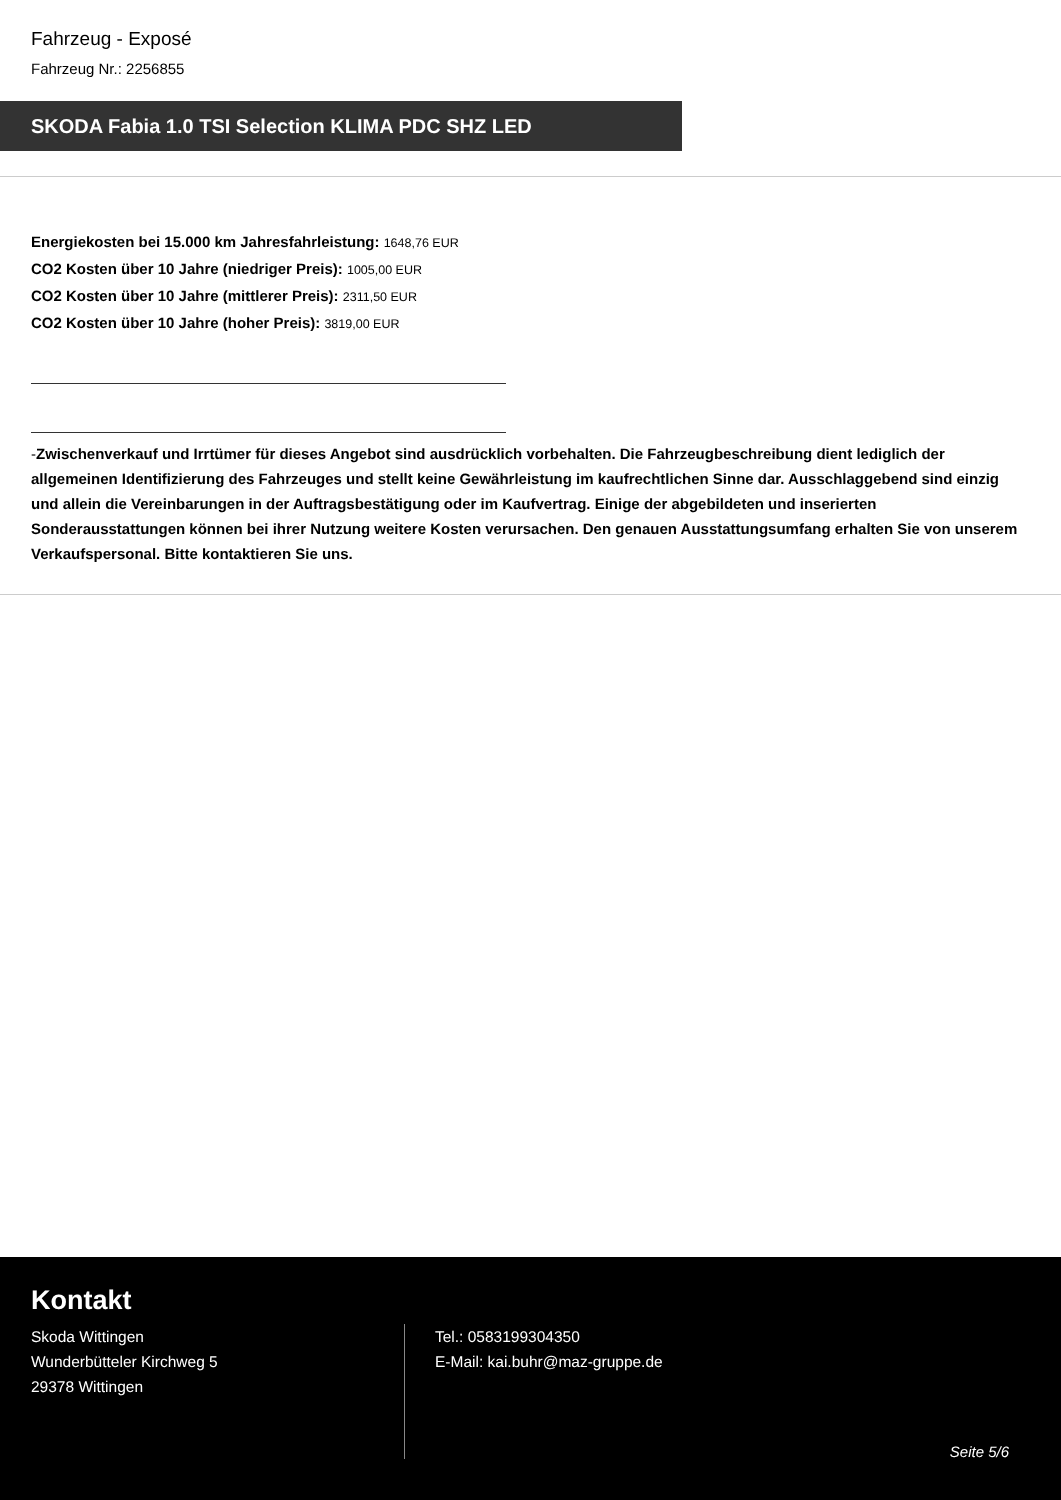Fahrzeug - Exposé
Fahrzeug Nr.: 2256855
SKODA Fabia 1.0 TSI Selection KLIMA PDC SHZ LED
Energiekosten bei 15.000 km Jahresfahrleistung: 1648,76 EUR
CO2 Kosten über 10 Jahre (niedriger Preis): 1005,00 EUR
CO2 Kosten über 10 Jahre (mittlerer Preis): 2311,50 EUR
CO2 Kosten über 10 Jahre (hoher Preis): 3819,00 EUR
-Zwischenverkauf und Irrtümer für dieses Angebot sind ausdrücklich vorbehalten. Die Fahrzeugbeschreibung dient lediglich der allgemeinen Identifizierung des Fahrzeuges und stellt keine Gewährleistung im kaufrechtlichen Sinne dar. Ausschlaggebend sind einzig und allein die Vereinbarungen in der Auftragsbestätigung oder im Kaufvertrag. Einige der abgebildeten und inserierten Sonderausstattungen können bei ihrer Nutzung weitere Kosten verursachen. Den genauen Ausstattungsumfang erhalten Sie von unserem Verkaufspersonal. Bitte kontaktieren Sie uns.
Kontakt
Skoda Wittingen
Wunderbütteler Kirchweg 5
29378 Wittingen
Tel.: 0583199304350
E-Mail: kai.buhr@maz-gruppe.de
Seite 5/6